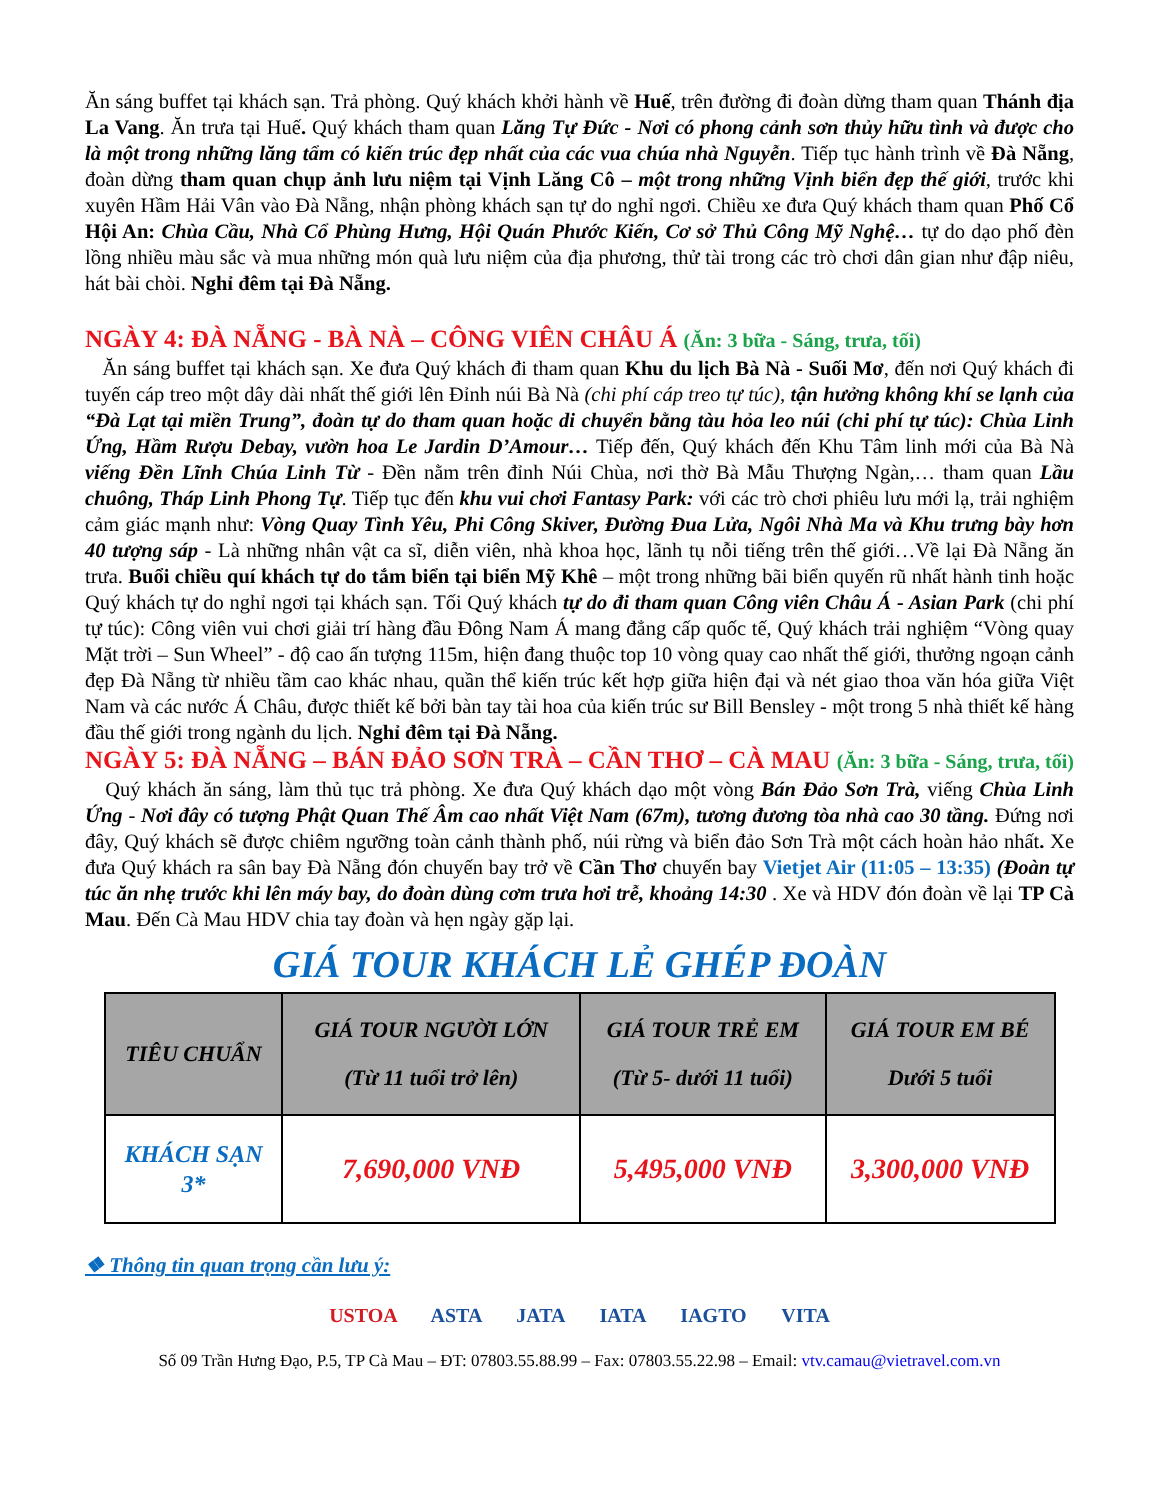Ăn sáng buffet tại khách sạn. Trả phòng. Quý khách khởi hành về Huế, trên đường đi đoàn dừng tham quan Thánh địa La Vang. Ăn trưa tại Huế. Quý khách tham quan Lăng Tự Đức - Nơi có phong cảnh sơn thủy hữu tình và được cho là một trong những lăng tẩm có kiến trúc đẹp nhất của các vua chúa nhà Nguyễn. Tiếp tục hành trình về Đà Nẵng, đoàn dừng tham quan chụp ảnh lưu niệm tại Vịnh Lăng Cô – một trong những Vịnh biển đẹp thế giới, trước khi xuyên Hầm Hải Vân vào Đà Nẵng, nhận phòng khách sạn tự do nghỉ ngơi. Chiều xe đưa Quý khách tham quan Phố Cổ Hội An: Chùa Cầu, Nhà Cổ Phùng Hưng, Hội Quán Phước Kiến, Cơ sở Thủ Công Mỹ Nghệ… tự do dạo phố đèn lồng nhiều màu sắc và mua những món quà lưu niệm của địa phương, thử tài trong các trò chơi dân gian như đập niêu, hát bài chòi. Nghỉ đêm tại Đà Nẵng.
NGÀY 4: ĐÀ NẴNG - BÀ NÀ – CÔNG VIÊN CHÂU Á (Ăn: 3 bữa - Sáng, trưa, tối)
Ăn sáng buffet tại khách sạn. Xe đưa Quý khách đi tham quan Khu du lịch Bà Nà - Suối Mơ, đến nơi Quý khách đi tuyến cáp treo một dây dài nhất thế giới lên Đỉnh núi Bà Nà (chi phí cáp treo tự túc), tận hưởng không khí se lạnh của “Đà Lạt tại miền Trung”, đoàn tự do tham quan hoặc di chuyển bằng tàu hỏa leo núi (chi phí tự túc): Chùa Linh Ứng, Hầm Rượu Debay, vườn hoa Le Jardin D’Amour… Tiếp đến, Quý khách đến Khu Tâm linh mới của Bà Nà viếng Đền Lĩnh Chúa Linh Từ - Đền nằm trên đỉnh Núi Chùa, nơi thờ Bà Mẫu Thượng Ngàn,… tham quan Lầu chuông, Tháp Linh Phong Tự. Tiếp tục đến khu vui chơi Fantasy Park: với các trò chơi phiêu lưu mới lạ, trải nghiệm cảm giác mạnh như: Vòng Quay Tình Yêu, Phi Công Skiver, Đường Đua Lửa, Ngôi Nhà Ma và Khu trưng bày hơn 40 tượng sáp - Là những nhân vật ca sĩ, diễn viên, nhà khoa học, lãnh tụ nỗi tiếng trên thế giới…Về lại Đà Nẵng ăn trưa. Buổi chiều quí khách tự do tắm biển tại biển Mỹ Khê – một trong những bãi biển quyến rũ nhất hành tinh hoặc Quý khách tự do nghỉ ngơi tại khách sạn. Tối Quý khách tự do đi tham quan Công viên Châu Á - Asian Park (chi phí tự túc): Công viên vui chơi giải trí hàng đầu Đông Nam Á mang đẳng cấp quốc tế, Quý khách trải nghiệm “Vòng quay Mặt trời – Sun Wheel” - độ cao ấn tượng 115m, hiện đang thuộc top 10 vòng quay cao nhất thế giới, thưởng ngoạn cảnh đẹp Đà Nẵng từ nhiều tầm cao khác nhau, quần thể kiến trúc kết hợp giữa hiện đại và nét giao thoa văn hóa giữa Việt Nam và các nước Á Châu, được thiết kế bởi bàn tay tài hoa của kiến trúc sư Bill Bensley - một trong 5 nhà thiết kế hàng đầu thế giới trong ngành du lịch. Nghỉ đêm tại Đà Nẵng.
NGÀY 5: ĐÀ NẴNG – BÁN ĐẢO SƠN TRÀ – CẦN THƠ – CÀ MAU (Ăn: 3 bữa - Sáng, trưa, tối)
Quý khách ăn sáng, làm thủ tục trả phòng. Xe đưa Quý khách dạo một vòng Bán Đảo Sơn Trà, viếng Chùa Linh Ứng - Nơi đây có tượng Phật Quan Thế Âm cao nhất Việt Nam (67m), tương đương tòa nhà cao 30 tầng. Đứng nơi đây, Quý khách sẽ được chiêm ngưỡng toàn cảnh thành phố, núi rừng và biển đảo Sơn Trà một cách hoàn hảo nhất. Xe đưa Quý khách ra sân bay Đà Nẵng đón chuyến bay trở về Cần Thơ chuyến bay Vietjet Air (11:05 – 13:35) (Đoàn tự túc ăn nhẹ trước khi lên máy bay, do đoàn dùng cơm trưa hơi trễ, khoảng 14:30 . Xe và HDV đón đoàn về lại TP Cà Mau. Đến Cà Mau HDV chia tay đoàn và hẹn ngày gặp lại.
GIÁ TOUR KHÁCH LẺ GHÉP ĐOÀN
| TIÊU CHUẨN | GIÁ TOUR NGƯỜI LỚN (Từ 11 tuổi trở lên) | GIÁ TOUR TRẺ EM (Từ 5- dưới 11 tuổi) | GIÁ TOUR EM BÉ Dưới 5 tuổi |
| --- | --- | --- | --- |
| KHÁCH SẠN 3* | 7,690,000 VNĐ | 5,495,000 VNĐ | 3,300,000 VNĐ |
❖ Thông tin quan trọng cần lưu ý:
USTOA ASTA JATA IATA IAGTO VITA
Số 09 Trần Hưng Đạo, P.5, TP Cà Mau – ĐT: 07803.55.88.99 – Fax: 07803.55.22.98 – Email: vtv.camau@vietravel.com.vn